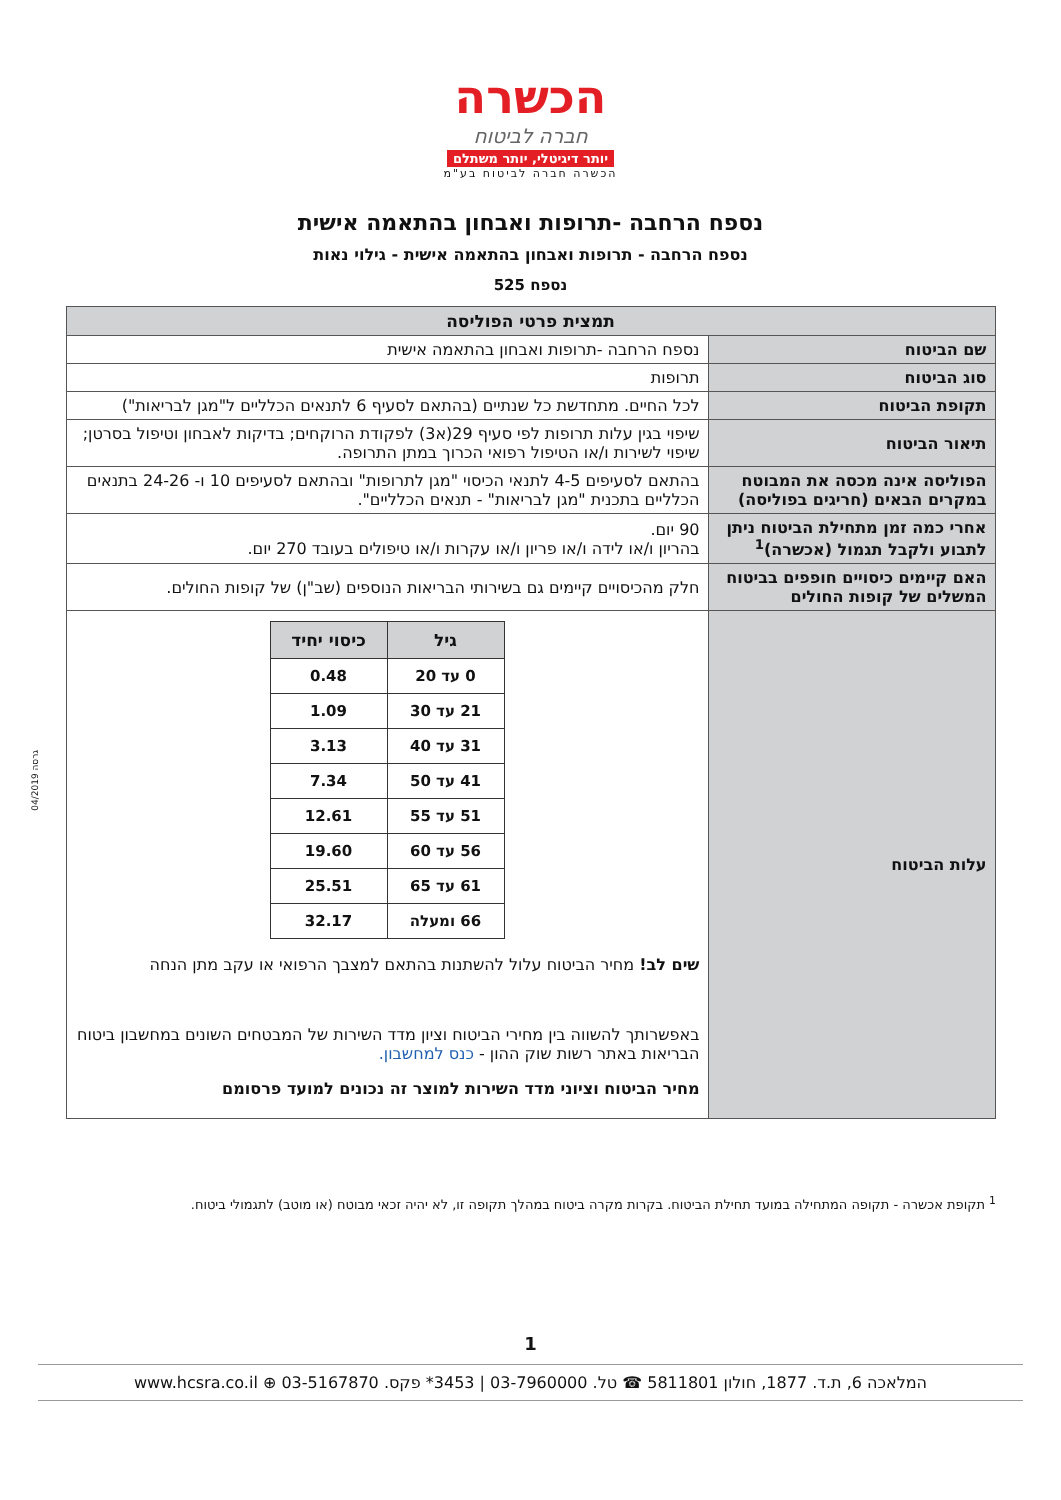הכשרה
חברה לביטוח
יותר דיגיטלי, יותר משתלם
הכשרה חברה לביטוח בע"מ
נספח הרחבה -תרופות ואבחון בהתאמה אישית
נספח הרחבה - תרופות ואבחון בהתאמה אישית - גילוי נאות
נספח 525
| תמצית פרטי הפוליסה | |
| --- | --- |
| שם הביטוח | נספח הרחבה -תרופות ואבחון בהתאמה אישית |
| סוג הביטוח | תרופות |
| תקופת הביטוח | לכל החיים. מתחדשת כל שנתיים (בהתאם לסעיף 6 לתנאים הכלליים ל"מגן לבריאות") |
| תיאור הביטוח | שיפוי בגין עלות תרופות לפי סעיף 29(א3) לפקודת הרוקחים; בדיקות לאבחון וטיפול בסרטן; שיפוי לשירות ו/או הטיפול רפואי הכרוך במתן התרופה. |
| הפוליסה אינה מכסה את המבוטח במקרים הבאים (חריגים בפוליסה) | בהתאם לסעיפים 4-5 לתנאי הכיסוי "מגן לתרופות" ובהתאם לסעיפים 10 ו- 24-26 בתנאים הכלליים בתכנית "מגן לבריאות" - תנאים הכלליים". |
| אחרי כמה זמן מתחילת הביטוח ניתן לתבוע ולקבל תגמול (אכשרה)<sup>1</sup> | 90 יום. בהריון ו/או לידה ו/או פריון ו/או עקרות ו/או טיפולים בעובד 270 יום. |
| האם קיימים כיסויים חופפים בביטוח המשלים של קופות החולים | חלק מהכיסויים קיימים גם בשירותי הבריאות הנוספים (שב"ן) של קופות החולים. |
| עלות הביטוח | / גיל / כיסוי יחיד / / --- / --- / / 0 עד 20 / 0.48 / / 21 עד 30 / 1.09 / / 31 עד 40 / 3.13 / / 41 עד 50 / 7.34 / / 51 עד 55 / 12.61 / / 56 עד 60 / 19.60 / / 61 עד 65 / 25.51 / / 66 ומעלה / 32.17 / שים לב! מחיר הביטוח עלול להשתנות בהתאם למצבך הרפואי או עקב מתן הנחה באפשרותך להשווה בין מחירי הביטוח וציון מדד השירות של המבטחים השונים במחשבון ביטוח הבריאות באתר רשות שוק ההון - כנס למחשבון. מחיר הביטוח וציוני מדד השירות למוצר זה נכונים למועד פרסומם |
גרסה 04/2019
<sup>1</sup> תקופת אכשרה - תקופה המתחילה במועד תחילת הביטוח. בקרות מקרה ביטוח במהלך תקופה זו, לא יהיה זכאי מבוטח (או מוטב) לתגמולי ביטוח.
1
המלאכה 6, ת.ד. 1877, חולון 5811801 ☎ טל. 03-7960000 | ‎*3453 פקס. 03-5167870 ⊕ www.hcsra.co.il